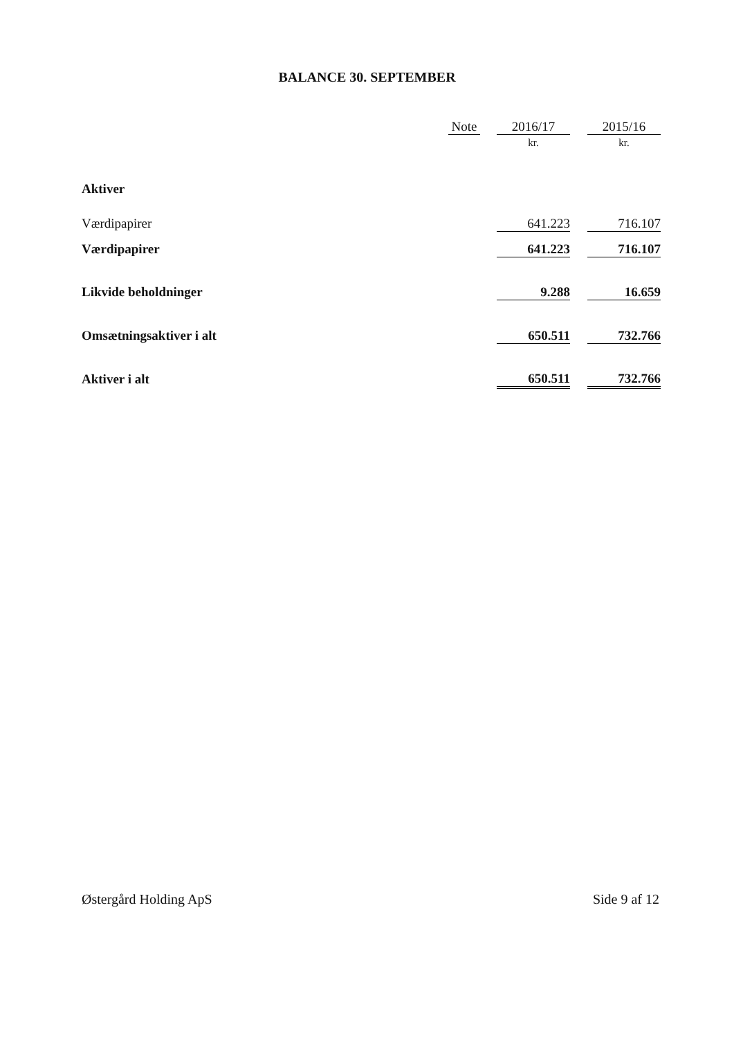BALANCE 30. SEPTEMBER
| | Note | | 2016/17 | | 2015/16 |
| --- | --- | --- | --- | --- | --- |
| | | | kr. | | kr. |
| Aktiver | | | | | |
| Værdipapirer | | | 641.223 | | 716.107 |
| Værdipapirer | | | 641.223 | | 716.107 |
| Likvide beholdninger | | | 9.288 | | 16.659 |
| Omsætningsaktiver i alt | | | 650.511 | | 732.766 |
| Aktiver i alt | | | 650.511 | | 732.766 |
Østergård Holding ApS Side 9 af 12